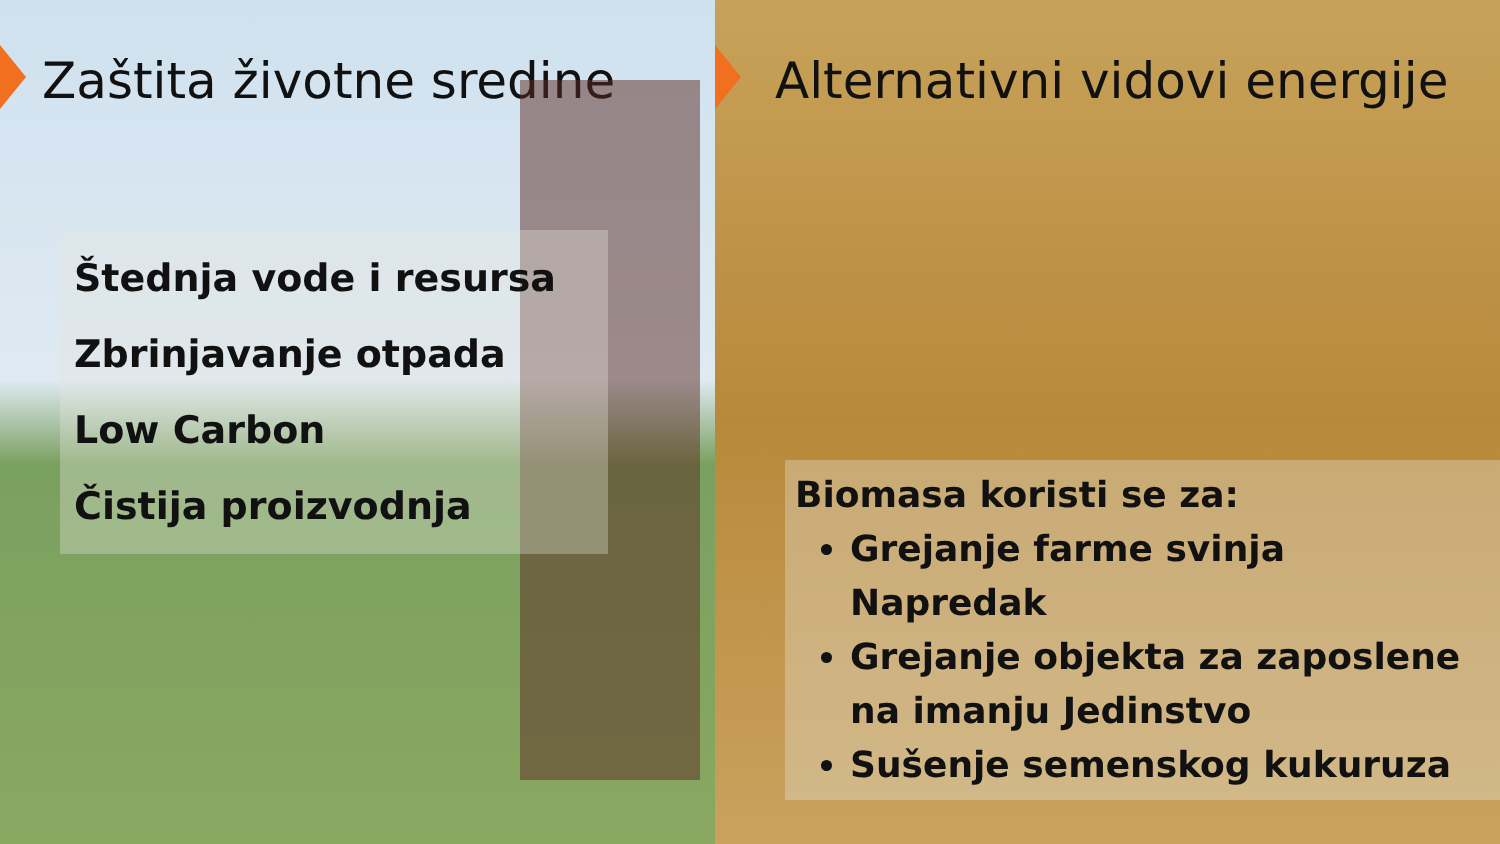Zaštita životne sredine
Štednja vode i resursa
Zbrinjavanje otpada
Low Carbon
Čistija proizvodnja
Alternativni vidovi energije
Biomasa koristi se za:
Grejanje farme svinja Napredak
Grejanje objekta za zaposlene na imanju Jedinstvo
Sušenje semenskog kukuruza